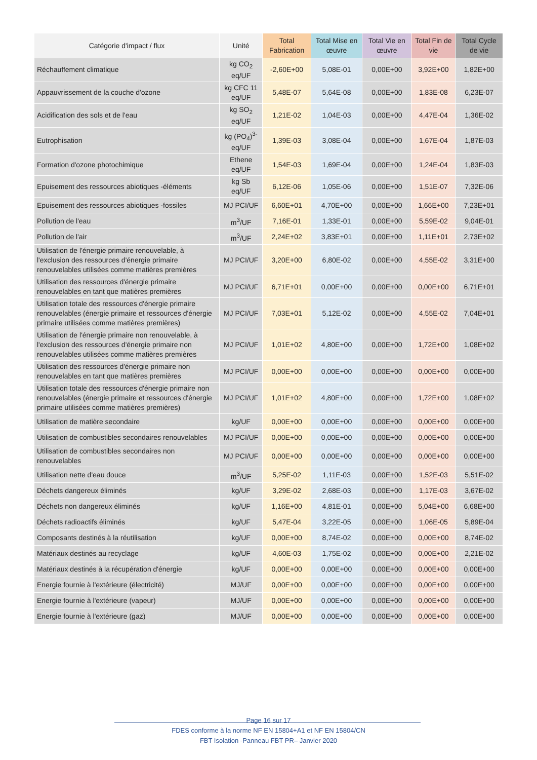| Catégorie d'impact / flux | Unité | Total Fabrication | Total Mise en œuvre | Total Vie en œuvre | Total Fin de vie | Total Cycle de vie |
| --- | --- | --- | --- | --- | --- | --- |
| Réchauffement climatique | kg CO<sub>2</sub> eq/UF | -2,60E+00 | 5,08E-01 | 0,00E+00 | 3,92E+00 | 1,82E+00 |
| Appauvrissement de la couche d'ozone | kg CFC 11 eq/UF | 5,48E-07 | 5,64E-08 | 0,00E+00 | 1,83E-08 | 6,23E-07 |
| Acidification des sols et de l'eau | kg SO<sub>2</sub> eq/UF | 1,21E-02 | 1,04E-03 | 0,00E+00 | 4,47E-04 | 1,36E-02 |
| Eutrophisation | kg (PO<sub>4</sub>)<sup>3-</sup> eq/UF | 1,39E-03 | 3,08E-04 | 0,00E+00 | 1,67E-04 | 1,87E-03 |
| Formation d'ozone photochimique | Ethene eq/UF | 1,54E-03 | 1,69E-04 | 0,00E+00 | 1,24E-04 | 1,83E-03 |
| Epuisement des ressources abiotiques -éléments | kg Sb eq/UF | 6,12E-06 | 1,05E-06 | 0,00E+00 | 1,51E-07 | 7,32E-06 |
| Epuisement des ressources abiotiques -fossiles | MJ PCI/UF | 6,60E+01 | 4,70E+00 | 0,00E+00 | 1,66E+00 | 7,23E+01 |
| Pollution de l'eau | m<sup>3</sup>/UF | 7,16E-01 | 1,33E-01 | 0,00E+00 | 5,59E-02 | 9,04E-01 |
| Pollution de l'air | m<sup>3</sup>/UF | 2,24E+02 | 3,83E+01 | 0,00E+00 | 1,11E+01 | 2,73E+02 |
| Utilisation de l'énergie primaire renouvelable, à l'exclusion des ressources d'énergie primaire renouvelables utilisées comme matières premières | MJ PCI/UF | 3,20E+00 | 6,80E-02 | 0,00E+00 | 4,55E-02 | 3,31E+00 |
| Utilisation des ressources d'énergie primaire renouvelables en tant que matières premières | MJ PCI/UF | 6,71E+01 | 0,00E+00 | 0,00E+00 | 0,00E+00 | 6,71E+01 |
| Utilisation totale des ressources d'énergie primaire renouvelables (énergie primaire et ressources d'énergie primaire utilisées comme matières premières) | MJ PCI/UF | 7,03E+01 | 5,12E-02 | 0,00E+00 | 4,55E-02 | 7,04E+01 |
| Utilisation de l'énergie primaire non renouvelable, à l'exclusion des ressources d'énergie primaire non renouvelables utilisées comme matières premières | MJ PCI/UF | 1,01E+02 | 4,80E+00 | 0,00E+00 | 1,72E+00 | 1,08E+02 |
| Utilisation des ressources d'énergie primaire non renouvelables en tant que matières premières | MJ PCI/UF | 0,00E+00 | 0,00E+00 | 0,00E+00 | 0,00E+00 | 0,00E+00 |
| Utilisation totale des ressources d'énergie primaire non renouvelables (énergie primaire et ressources d'énergie primaire utilisées comme matières premières) | MJ PCI/UF | 1,01E+02 | 4,80E+00 | 0,00E+00 | 1,72E+00 | 1,08E+02 |
| Utilisation de matière secondaire | kg/UF | 0,00E+00 | 0,00E+00 | 0,00E+00 | 0,00E+00 | 0,00E+00 |
| Utilisation de combustibles secondaires renouvelables | MJ PCI/UF | 0,00E+00 | 0,00E+00 | 0,00E+00 | 0,00E+00 | 0,00E+00 |
| Utilisation de combustibles secondaires non renouvelables | MJ PCI/UF | 0,00E+00 | 0,00E+00 | 0,00E+00 | 0,00E+00 | 0,00E+00 |
| Utilisation nette d'eau douce | m<sup>3</sup>/UF | 5,25E-02 | 1,11E-03 | 0,00E+00 | 1,52E-03 | 5,51E-02 |
| Déchets dangereux éliminés | kg/UF | 3,29E-02 | 2,68E-03 | 0,00E+00 | 1,17E-03 | 3,67E-02 |
| Déchets non dangereux éliminés | kg/UF | 1,16E+00 | 4,81E-01 | 0,00E+00 | 5,04E+00 | 6,68E+00 |
| Déchets radioactifs éliminés | kg/UF | 5,47E-04 | 3,22E-05 | 0,00E+00 | 1,06E-05 | 5,89E-04 |
| Composants destinés à la réutilisation | kg/UF | 0,00E+00 | 8,74E-02 | 0,00E+00 | 0,00E+00 | 8,74E-02 |
| Matériaux destinés au recyclage | kg/UF | 4,60E-03 | 1,75E-02 | 0,00E+00 | 0,00E+00 | 2,21E-02 |
| Matériaux destinés à la récupération d'énergie | kg/UF | 0,00E+00 | 0,00E+00 | 0,00E+00 | 0,00E+00 | 0,00E+00 |
| Energie fournie à l'extérieure (électricité) | MJ/UF | 0,00E+00 | 0,00E+00 | 0,00E+00 | 0,00E+00 | 0,00E+00 |
| Energie fournie à l'extérieure (vapeur) | MJ/UF | 0,00E+00 | 0,00E+00 | 0,00E+00 | 0,00E+00 | 0,00E+00 |
| Energie fournie à l'extérieure (gaz) | MJ/UF | 0,00E+00 | 0,00E+00 | 0,00E+00 | 0,00E+00 | 0,00E+00 |
Page 16 sur 17
FDES conforme à la norme NF EN 15804+A1 et NF EN 15804/CN
FBT Isolation -Panneau FBT PR– Janvier 2020